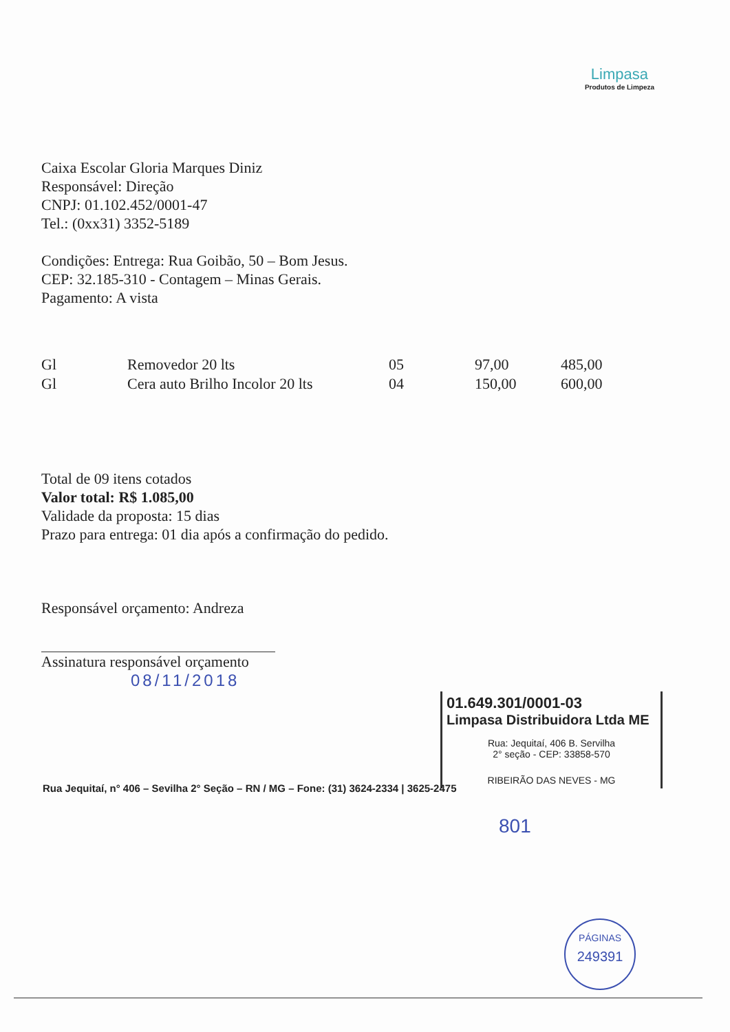Limpasa
Produtos de Limpeza
Caixa Escolar Gloria Marques Diniz
Responsável: Direção
CNPJ: 01.102.452/0001-47
Tel.: (0xx31) 3352-5189
Condições: Entrega: Rua Goibão, 50 – Bom Jesus.
CEP: 32.185-310 - Contagem – Minas Gerais.
Pagamento: A vista
| Gl | Removedor 20 lts | 05 | 97,00 | 485,00 |
| Gl | Cera auto Brilho Incolor 20 lts | 04 | 150,00 | 600,00 |
Total de 09 itens cotados
Valor total: R$ 1.085,00
Validade da proposta: 15 dias
Prazo para entrega: 01 dia após a confirmação do pedido.
Responsável orçamento: Andreza
Assinatura responsável orçamento
08/11/2018
01.649.301/0001-03
Limpasa Distribuidora Ltda ME
Rua: Jequitaí, 406 B. Servilha
2° seção - CEP: 33858-570
RIBEIRÃO DAS NEVES - MG
Rua Jequitaí, n° 406 – Sevilha 2° Seção – RN / MG – Fone: (31) 3624-2334 | 3625-2475
801
PÁGINAS
249391